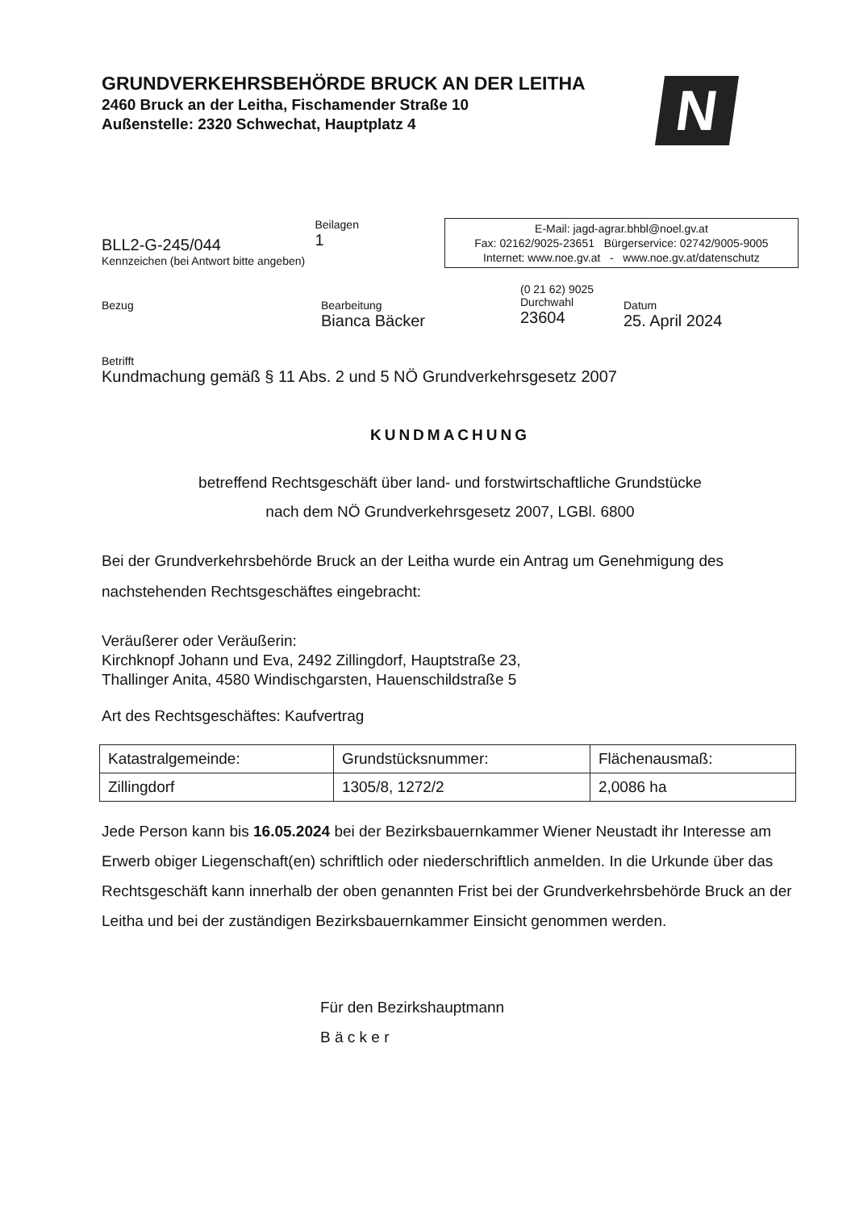GRUNDVERKEHRSBEHÖRDE BRUCK AN DER LEITHA
2460 Bruck an der Leitha, Fischamender Straße 10
Außenstelle: 2320 Schwechat, Hauptplatz 4
N
BLL2-G-245/044
Kennzeichen (bei Antwort bitte angeben)
Beilagen
1
E-Mail: jagd-agrar.bhbl@noel.gv.at
Fax: 02162/9025-23651 Bürgerservice: 02742/9005-9005
Internet: www.noe.gv.at - www.noe.gv.at/datenschutz
Bezug Bearbeitung
Bianca Bäcker
(0 21 62) 9025
Durchwahl
23604
Datum
25. April 2024
Betrifft
Kundmachung gemäß § 11 Abs. 2 und 5 NÖ Grundverkehrsgesetz 2007
KUNDMACHUNG
betreffend Rechtsgeschäft über land- und forstwirtschaftliche Grundstücke
nach dem NÖ Grundverkehrsgesetz 2007, LGBl. 6800
Bei der Grundverkehrsbehörde Bruck an der Leitha wurde ein Antrag um Genehmigung des nachstehenden Rechtsgeschäftes eingebracht:
Veräußerer oder Veräußerin:
Kirchknopf Johann und Eva, 2492 Zillingdorf, Hauptstraße 23,
Thallinger Anita, 4580 Windischgarsten, Hauenschildstraße 5
Art des Rechtsgeschäftes: Kaufvertrag
| Katastralgemeinde: | Grundstücksnummer: | Flächenausmaß: |
| Zillingdorf | 1305/8, 1272/2 | 2,0086 ha |
Jede Person kann bis 16.05.2024 bei der Bezirksbauernkammer Wiener Neustadt ihr Interesse am Erwerb obiger Liegenschaft(en) schriftlich oder niederschriftlich anmelden. In die Urkunde über das Rechtsgeschäft kann innerhalb der oben genannten Frist bei der Grundverkehrsbehörde Bruck an der Leitha und bei der zuständigen Bezirksbauernkammer Einsicht genommen werden.
Für den Bezirkshauptmann
B ä c k e r